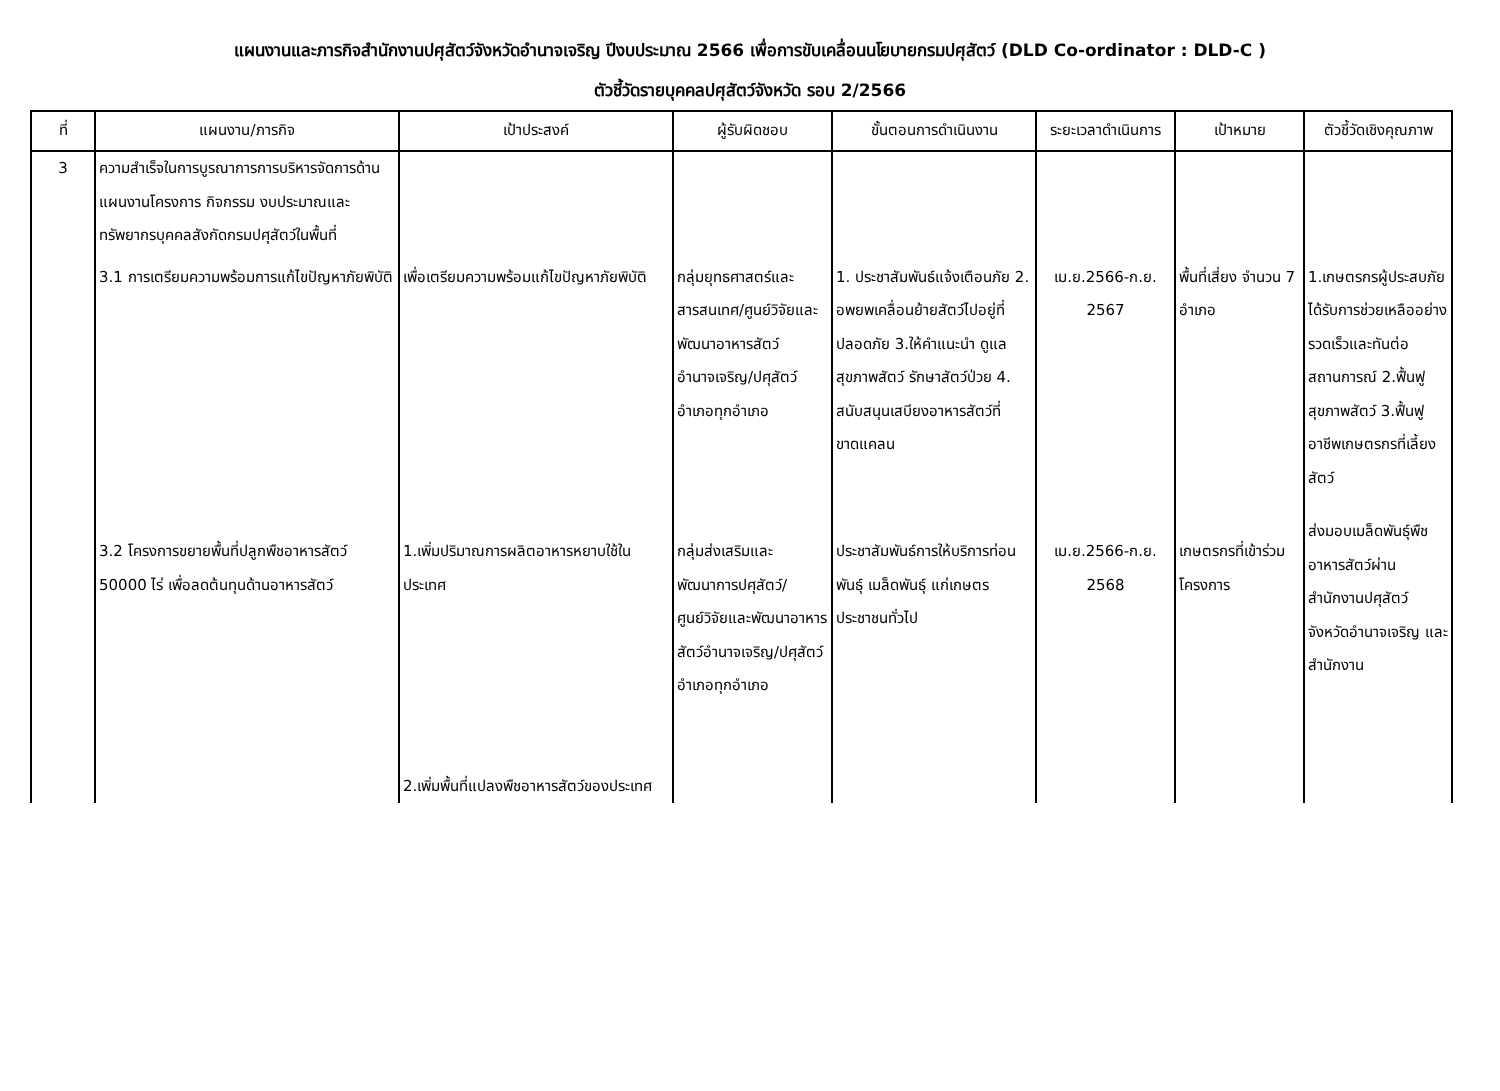แผนงานและภารกิจสำนักงานปศุสัตว์จังหวัดอำนาจเจริญ ปีงบประมาณ 2566 เพื่อการขับเคลื่อนนโยบายกรมปศุสัตว์ (DLD Co-ordinator : DLD-C )
ตัวชี้วัดรายบุคคลปศุสัตว์จังหวัด รอบ 2/2566
| ที่ | แผนงาน/ภารกิจ | เป้าประสงค์ | ผู้รับผิดชอบ | ขั้นตอนการดำเนินงาน | ระยะเวลาดำเนินการ | เป้าหมาย | ตัวชี้วัดเชิงคุณภาพ |
| --- | --- | --- | --- | --- | --- | --- | --- |
| 3 | ความสำเร็จในการบูรณาการการบริหารจัดการด้านแผนงานโครงการ กิจกรรม งบประมาณและทรัพยากรบุคคลสังกัดกรมปศุสัตว์ในพื้นที่ | | | | | | |
| | 3.1 การเตรียมความพร้อมการแก้ไขปัญหาภัยพิบัติ | เพื่อเตรียมความพร้อมแก้ไขปัญหาภัยพิบัติ | กลุ่มยุทธศาสตร์และสารสนเทศ/ศูนย์วิจัยและพัฒนาอาหารสัตว์อำนาจเจริญ/ปศุสัตว์อำเภอทุกอำเภอ | 1. ประชาสัมพันธ์แจ้งเตือนภัย 2. อพยพเคลื่อนย้ายสัตว์ไปอยู่ที่ปลอดภัย 3.ให้คำแนะนำ ดูแลสุขภาพสัตว์ รักษาสัตว์ป่วย 4. สนับสนุนเสบียงอาหารสัตว์ที่ขาดแคลน | เม.ย.2566-ก.ย. 2567 | พื้นที่เสี่ยง จำนวน 7 อำเภอ | 1.เกษตรกรผู้ประสบภัยได้รับการช่วยเหลืออย่างรวดเร็วและทันต่อสถานการณ์ 2.ฟื้นฟูสุขภาพสัตว์ 3.ฟื้นฟูอาชีพเกษตรกรที่เลี้ยงสัตว์ |
| | 3.2 โครงการขยายพื้นที่ปลูกพืชอาหารสัตว์ 50000 ไร่ เพื่อลดต้นทุนด้านอาหารสัตว์ | 1.เพิ่มปริมาณการผลิตอาหารหยาบใช้ในประเทศ 2.เพิ่มพื้นที่แปลงพืชอาหารสัตว์ของประเทศ | กลุ่มส่งเสริมและพัฒนาการปศุสัตว์/ศูนย์วิจัยและพัฒนาอาหารสัตว์อำนาจเจริญ/ปศุสัตว์อำเภอทุกอำเภอ | ประชาสัมพันธ์การให้บริการท่อนพันธุ์ เมล็ดพันธุ์ แก่เกษตรประชาชนทั่วไป | เม.ย.2566-ก.ย. 2568 | เกษตรกรที่เข้าร่วมโครงการ | ส่งมอบเมล็ดพันธุ์พืชอาหารสัตว์ผ่านสำนักงานปศุสัตว์จังหวัดอำนาจเจริญ และสำนักงาน |